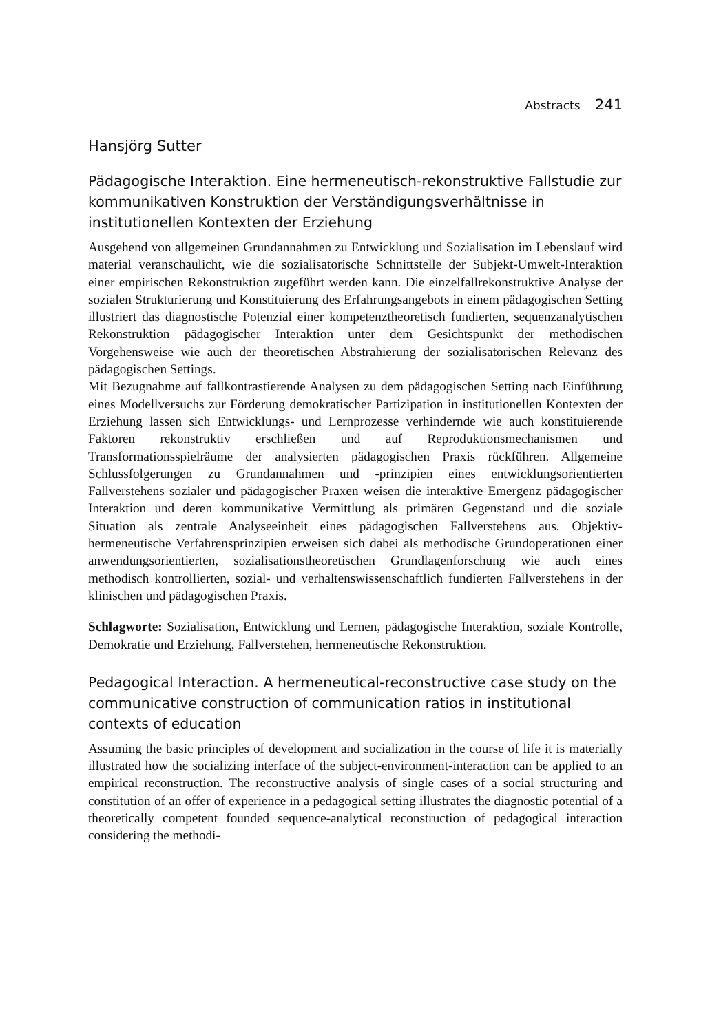Abstracts 241
Hansjörg Sutter
Pädagogische Interaktion. Eine hermeneutisch-rekonstruktive Fallstudie zur kommunikativen Konstruktion der Verständigungsverhältnisse in institutionellen Kontexten der Erziehung
Ausgehend von allgemeinen Grundannahmen zu Entwicklung und Sozialisation im Lebenslauf wird material veranschaulicht, wie die sozialisatorische Schnittstelle der Subjekt-Umwelt-Interaktion einer empirischen Rekonstruktion zugeführt werden kann. Die einzelfallrekonstruktive Analyse der sozialen Strukturierung und Konstituierung des Erfahrungsangebots in einem pädagogischen Setting illustriert das diagnostische Potenzial einer kompetenztheoretisch fundierten, sequenzanalytischen Rekonstruktion pädagogischer Interaktion unter dem Gesichtspunkt der methodischen Vorgehensweise wie auch der theoretischen Abstrahierung der sozialisatorischen Relevanz des pädagogischen Settings.
Mit Bezugnahme auf fallkontrastierende Analysen zu dem pädagogischen Setting nach Einführung eines Modellversuchs zur Förderung demokratischer Partizipation in institutionellen Kontexten der Erziehung lassen sich Entwicklungs- und Lernprozesse verhindernde wie auch konstituierende Faktoren rekonstruktiv erschließen und auf Reproduktionsmechanismen und Transformationsspielräume der analysierten pädagogischen Praxis rückführen. Allgemeine Schlussfolgerungen zu Grundannahmen und -prinzipien eines entwicklungsorientierten Fallverstehens sozialer und pädagogischer Praxen weisen die interaktive Emergenz pädagogischer Interaktion und deren kommunikative Vermittlung als primären Gegenstand und die soziale Situation als zentrale Analyseeinheit eines pädagogischen Fallverstehens aus. Objektiv-hermeneutische Verfahrensprinzipien erweisen sich dabei als methodische Grundoperationen einer anwendungsorientierten, sozialisationstheoretischen Grundlagenforschung wie auch eines methodisch kontrollierten, sozial- und verhaltenswissenschaftlich fundierten Fallverstehens in der klinischen und pädagogischen Praxis.
Schlagworte: Sozialisation, Entwicklung und Lernen, pädagogische Interaktion, soziale Kontrolle, Demokratie und Erziehung, Fallverstehen, hermeneutische Rekonstruktion.
Pedagogical Interaction. A hermeneutical-reconstructive case study on the communicative construction of communication ratios in institutional contexts of education
Assuming the basic principles of development and socialization in the course of life it is materially illustrated how the socializing interface of the subject-environment-interaction can be applied to an empirical reconstruction. The reconstructive analysis of single cases of a social structuring and constitution of an offer of experience in a pedagogical setting illustrates the diagnostic potential of a theoretically competent founded sequence-analytical reconstruction of pedagogical interaction considering the methodi-